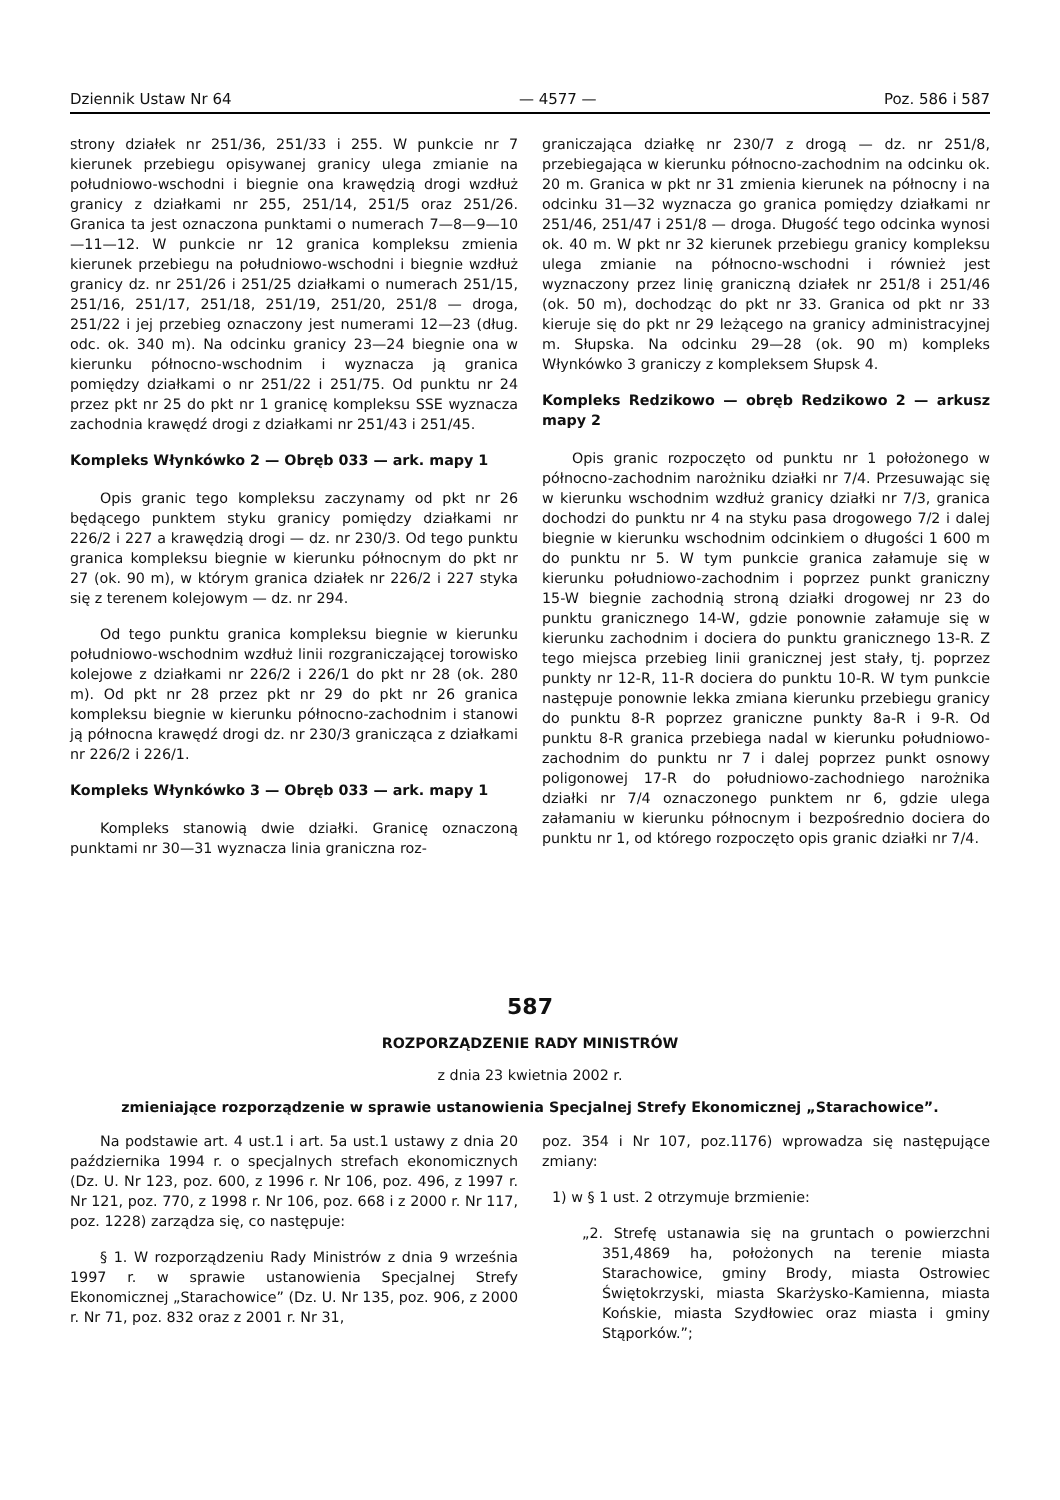Dziennik Ustaw Nr 64 — 4577 — Poz. 586 i 587
strony działek nr 251/36, 251/33 i 255. W punkcie nr 7 kierunek przebiegu opisywanej granicy ulega zmianie na południowo-wschodni i biegnie ona krawędzią drogi wzdłuż granicy z działkami nr 255, 251/14, 251/5 oraz 251/26. Granica ta jest oznaczona punktami o numerach 7—8—9—10—11—12. W punkcie nr 12 granica kompleksu zmienia kierunek przebiegu na południowo-wschodni i biegnie wzdłuż granicy dz. nr 251/26 i 251/25 działkami o numerach 251/15, 251/16, 251/17, 251/18, 251/19, 251/20, 251/8 — droga, 251/22 i jej przebieg oznaczony jest numerami 12—23 (dług. odc. ok. 340 m). Na odcinku granicy 23—24 biegnie ona w kierunku północno-wschodnim i wyznacza ją granica pomiędzy działkami o nr 251/22 i 251/75. Od punktu nr 24 przez pkt nr 25 do pkt nr 1 granicę kompleksu SSE wyznacza zachodnia krawędź drogi z działkami nr 251/43 i 251/45.
Kompleks Włynkówko 2 — Obręb 033 — ark. mapy 1
Opis granic tego kompleksu zaczynamy od pkt nr 26 będącego punktem styku granicy pomiędzy działkami nr 226/2 i 227 a krawędzią drogi — dz. nr 230/3. Od tego punktu granica kompleksu biegnie w kierunku północnym do pkt nr 27 (ok. 90 m), w którym granica działek nr 226/2 i 227 styka się z terenem kolejowym — dz. nr 294.
Od tego punktu granica kompleksu biegnie w kierunku południowo-wschodnim wzdłuż linii rozgraniczającej torowisko kolejowe z działkami nr 226/2 i 226/1 do pkt nr 28 (ok. 280 m). Od pkt nr 28 przez pkt nr 29 do pkt nr 26 granica kompleksu biegnie w kierunku północno-zachodnim i stanowi ją północna krawędź drogi dz. nr 230/3 granicząca z działkami nr 226/2 i 226/1.
Kompleks Włynkówko 3 — Obręb 033 — ark. mapy 1
Kompleks stanowią dwie działki. Granicę oznaczoną punktami nr 30—31 wyznacza linia graniczna roz-
graniczająca działkę nr 230/7 z drogą — dz. nr 251/8, przebiegająca w kierunku północno-zachodnim na odcinku ok. 20 m. Granica w pkt nr 31 zmienia kierunek na północny i na odcinku 31—32 wyznacza go granica pomiędzy działkami nr 251/46, 251/47 i 251/8 — droga. Długość tego odcinka wynosi ok. 40 m. W pkt nr 32 kierunek przebiegu granicy kompleksu ulega zmianie na północno-wschodni i również jest wyznaczony przez linię graniczną działek nr 251/8 i 251/46 (ok. 50 m), dochodząc do pkt nr 33. Granica od pkt nr 33 kieruje się do pkt nr 29 leżącego na granicy administracyjnej m. Słupska. Na odcinku 29—28 (ok. 90 m) kompleks Włynkówko 3 graniczy z kompleksem Słupsk 4.
Kompleks Redzikowo — obręb Redzikowo 2 — arkusz mapy 2
Opis granic rozpoczęto od punktu nr 1 położonego w północno-zachodnim narożniku działki nr 7/4. Przesuwając się w kierunku wschodnim wzdłuż granicy działki nr 7/3, granica dochodzi do punktu nr 4 na styku pasa drogowego 7/2 i dalej biegnie w kierunku wschodnim odcinkiem o długości 1 600 m do punktu nr 5. W tym punkcie granica załamuje się w kierunku południowo-zachodnim i poprzez punkt graniczny 15-W biegnie zachodnią stroną działki drogowej nr 23 do punktu granicznego 14-W, gdzie ponownie załamuje się w kierunku zachodnim i dociera do punktu granicznego 13-R. Z tego miejsca przebieg linii granicznej jest stały, tj. poprzez punkty nr 12-R, 11-R dociera do punktu 10-R. W tym punkcie następuje ponownie lekka zmiana kierunku przebiegu granicy do punktu 8-R poprzez graniczne punkty 8a-R i 9-R. Od punktu 8-R granica przebiega nadal w kierunku południowo-zachodnim do punktu nr 7 i dalej poprzez punkt osnowy poligonowej 17-R do południowo-zachodniego narożnika działki nr 7/4 oznaczonego punktem nr 6, gdzie ulega załamaniu w kierunku północnym i bezpośrednio dociera do punktu nr 1, od którego rozpoczęto opis granic działki nr 7/4.
587
ROZPORZĄDZENIE RADY MINISTRÓW
z dnia 23 kwietnia 2002 r.
zmieniające rozporządzenie w sprawie ustanowienia Specjalnej Strefy Ekonomicznej „Starachowice”.
Na podstawie art. 4 ust.1 i art. 5a ust.1 ustawy z dnia 20 października 1994 r. o specjalnych strefach ekonomicznych (Dz. U. Nr 123, poz. 600, z 1996 r. Nr 106, poz. 496, z 1997 r. Nr 121, poz. 770, z 1998 r. Nr 106, poz. 668 i z 2000 r. Nr 117, poz. 1228) zarządza się, co następuje:
§ 1. W rozporządzeniu Rady Ministrów z dnia 9 września 1997 r. w sprawie ustanowienia Specjalnej Strefy Ekonomicznej „Starachowice” (Dz. U. Nr 135, poz. 906, z 2000 r. Nr 71, poz. 832 oraz z 2001 r. Nr 31,
poz. 354 i Nr 107, poz.1176) wprowadza się następujące zmiany:
1) w § 1 ust. 2 otrzymuje brzmienie:
„2. Strefę ustanawia się na gruntach o powierzchni 351,4869 ha, położonych na terenie miasta Starachowice, gminy Brody, miasta Ostrowiec Świętokrzyski, miasta Skarżysko-Kamienna, miasta Końskie, miasta Szydłowiec oraz miasta i gminy Stąporków.”;